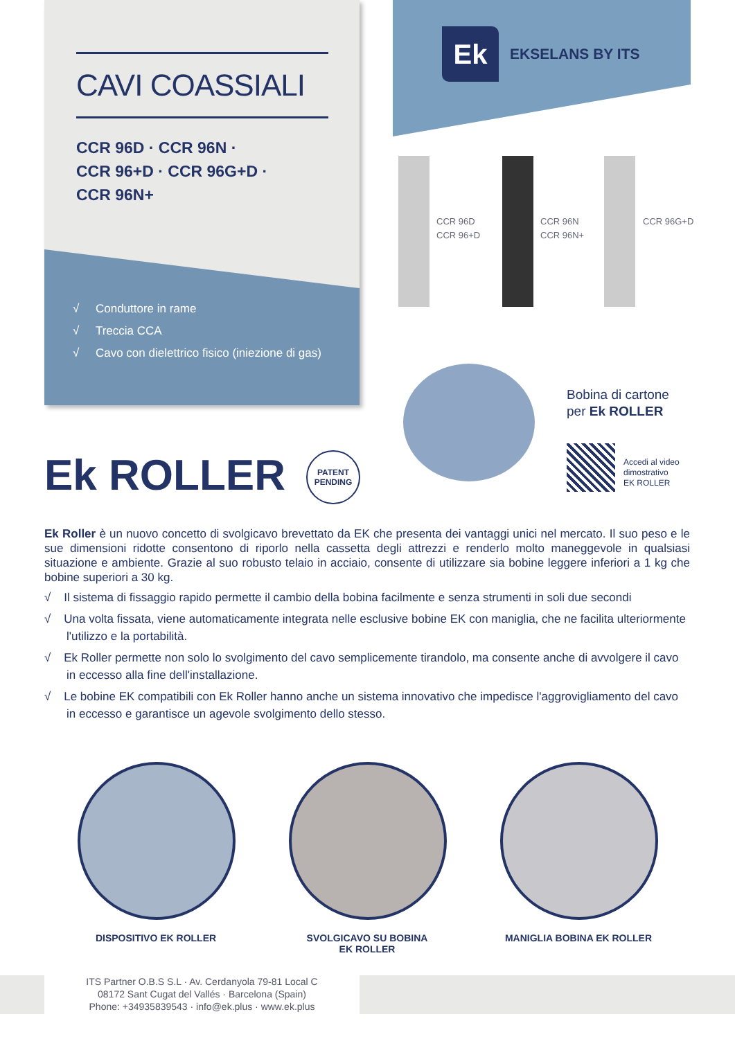CAVI COASSIALI
CCR 96D · CCR 96N ·
CCR 96+D · CCR 96G+D ·
CCR 96N+
√ Conduttore in rame
√ Treccia CCA
√ Cavo con dielettrico fisico (iniezione di gas)
Ek
EKSELANS BY ITS
CCR 96D
CCR 96+D
CCR 96N
CCR 96N+
CCR 96G+D
Bobina di cartone
per Ek ROLLER
Accedi al video
dimostrativo
EK ROLLER
Ek ROLLER
PATENT
PENDING
Ek Roller è un nuovo concetto di svolgicavo brevettato da EK che presenta dei vantaggi unici nel mercato. Il suo peso e le sue dimensioni ridotte consentono di riporlo nella cassetta degli attrezzi e renderlo molto maneggevole in qualsiasi situazione e ambiente. Grazie al suo robusto telaio in acciaio, consente di utilizzare sia bobine leggere inferiori a 1 kg che bobine superiori a 30 kg.
√ Il sistema di fissaggio rapido permette il cambio della bobina facilmente e senza strumenti in soli due secondi
√ Una volta fissata, viene automaticamente integrata nelle esclusive bobine EK con maniglia, che ne facilita ulteriormente l'utilizzo e la portabilità.
√ Ek Roller permette non solo lo svolgimento del cavo semplicemente tirandolo, ma consente anche di avvolgere il cavo in eccesso alla fine dell'installazione.
√ Le bobine EK compatibili con Ek Roller hanno anche un sistema innovativo che impedisce l'aggrovigliamento del cavo in eccesso e garantisce un agevole svolgimento dello stesso.
DISPOSITIVO EK ROLLER
SVOLGICAVO SU BOBINA
EK ROLLER
MANIGLIA BOBINA EK ROLLER
ITS Partner O.B.S S.L · Av. Cerdanyola 79-81 Local C
08172 Sant Cugat del Vallés · Barcelona (Spain)
Phone: +34935839543 · info@ek.plus · www.ek.plus